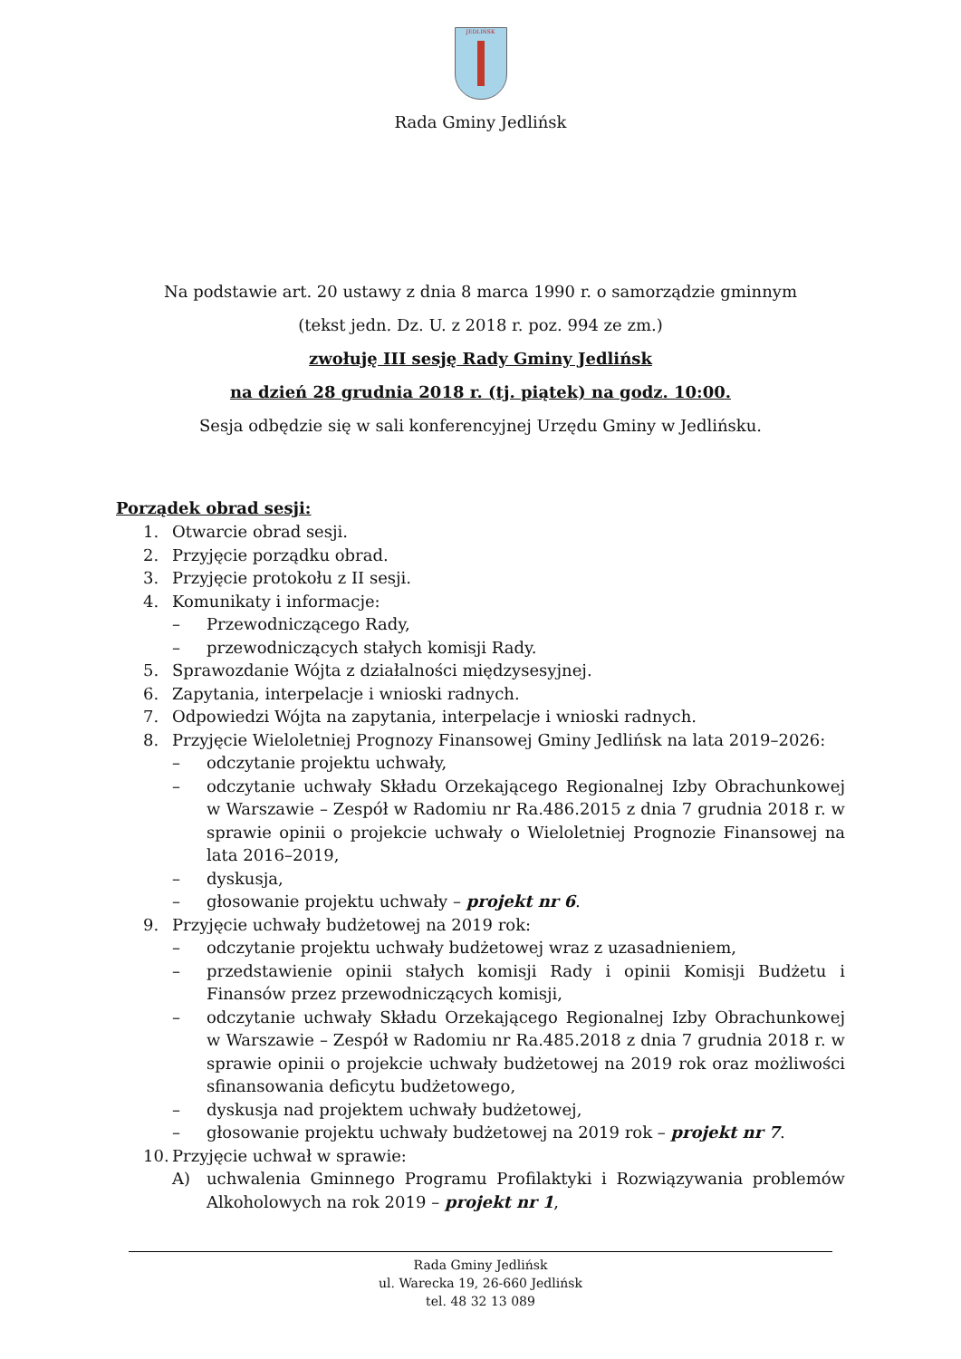JEDLIŃSK
Rada Gminy Jedlińsk
Na podstawie art. 20 ustawy z dnia 8 marca 1990 r. o samorządzie gminnym
(tekst jedn. Dz. U. z 2018 r. poz. 994 ze zm.)
zwołuję III sesję Rady Gminy Jedlińsk
na dzień 28 grudnia 2018 r. (tj. piątek) na godz. 10:00.
Sesja odbędzie się w sali konferencyjnej Urzędu Gminy w Jedlińsku.
Porządek obrad sesji:
1. Otwarcie obrad sesji.
2. Przyjęcie porządku obrad.
3. Przyjęcie protokołu z II sesji.
4. Komunikaty i informacje:
– Przewodniczącego Rady,
– przewodniczących stałych komisji Rady.
5. Sprawozdanie Wójta z działalności międzysesyjnej.
6. Zapytania, interpelacje i wnioski radnych.
7. Odpowiedzi Wójta na zapytania, interpelacje i wnioski radnych.
8. Przyjęcie Wieloletniej Prognozy Finansowej Gminy Jedlińsk na lata 2019–2026:
– odczytanie projektu uchwały,
– odczytanie uchwały Składu Orzekającego Regionalnej Izby Obrachunkowej w Warszawie – Zespół w Radomiu nr Ra.486.2015 z dnia 7 grudnia 2018 r. w sprawie opinii o projekcie uchwały o Wieloletniej Prognozie Finansowej na lata 2016–2019,
– dyskusja,
– głosowanie projektu uchwały – projekt nr 6.
9. Przyjęcie uchwały budżetowej na 2019 rok:
– odczytanie projektu uchwały budżetowej wraz z uzasadnieniem,
– przedstawienie opinii stałych komisji Rady i opinii Komisji Budżetu i Finansów przez przewodniczących komisji,
– odczytanie uchwały Składu Orzekającego Regionalnej Izby Obrachunkowej w Warszawie – Zespół w Radomiu nr Ra.485.2018 z dnia 7 grudnia 2018 r. w sprawie opinii o projekcie uchwały budżetowej na 2019 rok oraz możliwości sfinansowania deficytu budżetowego,
– dyskusja nad projektem uchwały budżetowej,
– głosowanie projektu uchwały budżetowej na 2019 rok – projekt nr 7.
10. Przyjęcie uchwał w sprawie:
A) uchwalenia Gminnego Programu Profilaktyki i Rozwiązywania problemów Alkoholowych na rok 2019 – projekt nr 1,
Rada Gminy Jedlińsk
ul. Warecka 19, 26-660 Jedlińsk
tel. 48 32 13 089